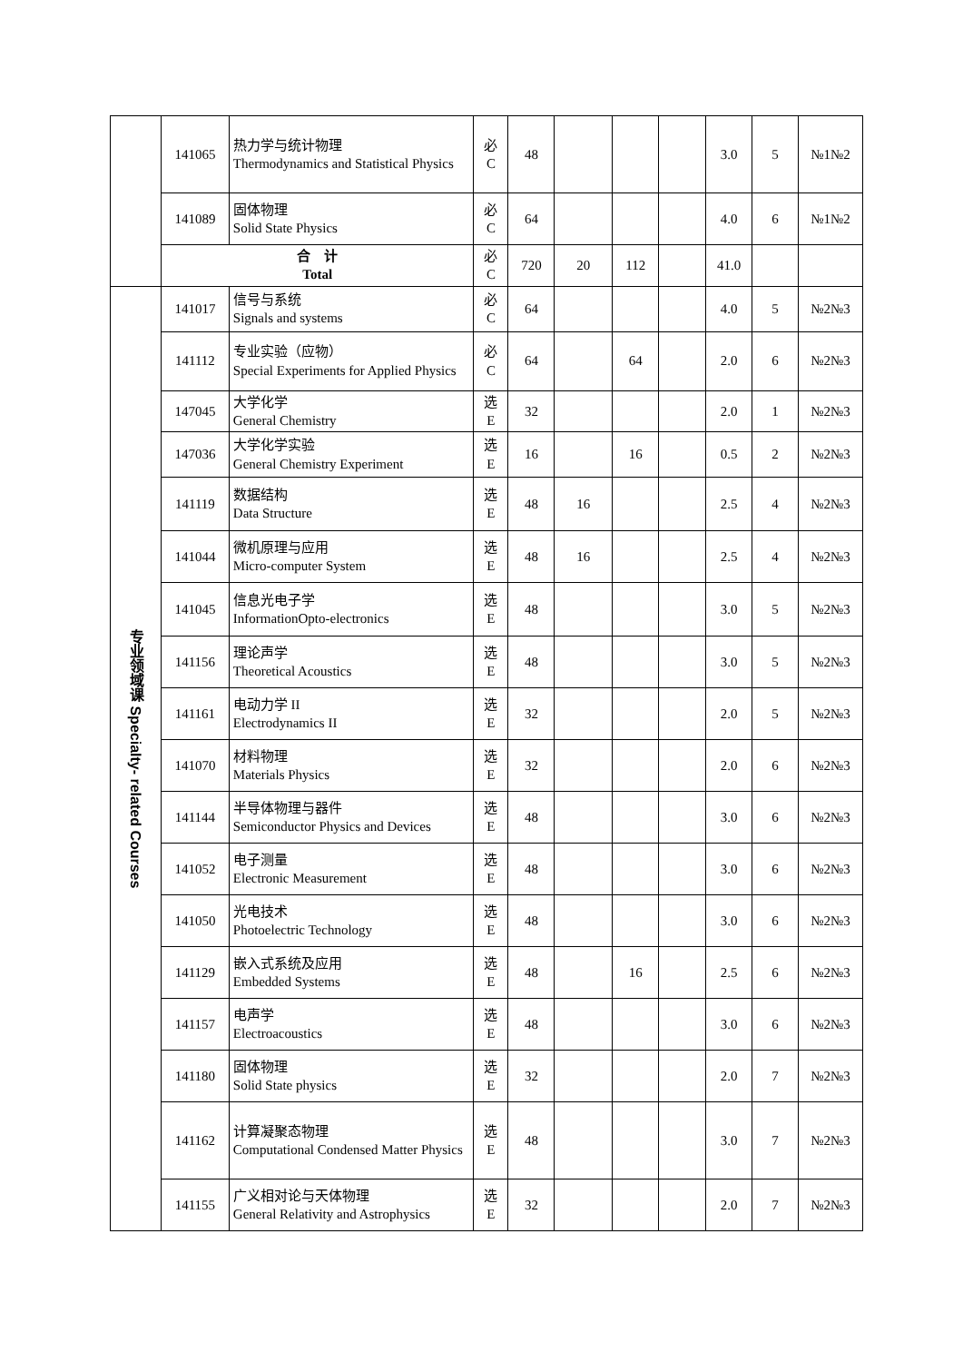| | 141065 | 热力学与统计物理 Thermodynamics and Statistical Physics | 必 C | 48 | | | | 3.0 | 5 | №1№2 |
| | 141089 | 固体物理 Solid State Physics | 必 C | 64 | | | | 4.0 | 6 | №1№2 |
| | 合 计 Total | | 必 C | 720 | 20 | 112 | | 41.0 | | |
| 专业领域课 Specialty- related Courses | 141017 | 信号与系统 Signals and systems | 必 C | 64 | | | | 4.0 | 5 | №2№3 |
| | 141112 | 专业实验（应物） Special Experiments for Applied Physics | 必 C | 64 | | 64 | | 2.0 | 6 | №2№3 |
| | 147045 | 大学化学 General Chemistry | 选 E | 32 | | | | 2.0 | 1 | №2№3 |
| | 147036 | 大学化学实验 General Chemistry Experiment | 选 E | 16 | | 16 | | 0.5 | 2 | №2№3 |
| | 141119 | 数据结构 Data Structure | 选 E | 48 | 16 | | | 2.5 | 4 | №2№3 |
| | 141044 | 微机原理与应用 Micro-computer System | 选 E | 48 | 16 | | | 2.5 | 4 | №2№3 |
| | 141045 | 信息光电子学 InformationOpto-electronics | 选 E | 48 | | | | 3.0 | 5 | №2№3 |
| | 141156 | 理论声学 Theoretical Acoustics | 选 E | 48 | | | | 3.0 | 5 | №2№3 |
| | 141161 | 电动力学 II Electrodynamics II | 选 E | 32 | | | | 2.0 | 5 | №2№3 |
| | 141070 | 材料物理 Materials Physics | 选 E | 32 | | | | 2.0 | 6 | №2№3 |
| | 141144 | 半导体物理与器件 Semiconductor Physics and Devices | 选 E | 48 | | | | 3.0 | 6 | №2№3 |
| | 141052 | 电子测量 Electronic Measurement | 选 E | 48 | | | | 3.0 | 6 | №2№3 |
| | 141050 | 光电技术 Photoelectric Technology | 选 E | 48 | | | | 3.0 | 6 | №2№3 |
| | 141129 | 嵌入式系统及应用 Embedded Systems | 选 E | 48 | | 16 | | 2.5 | 6 | №2№3 |
| | 141157 | 电声学 Electroacoustics | 选 E | 48 | | | | 3.0 | 6 | №2№3 |
| | 141180 | 固体物理 Solid State physics | 选 E | 32 | | | | 2.0 | 7 | №2№3 |
| | 141162 | 计算凝聚态物理 Computational Condensed Matter Physics | 选 E | 48 | | | | 3.0 | 7 | №2№3 |
| | 141155 | 广义相对论与天体物理 General Relativity and Astrophysics | 选 E | 32 | | | | 2.0 | 7 | №2№3 |